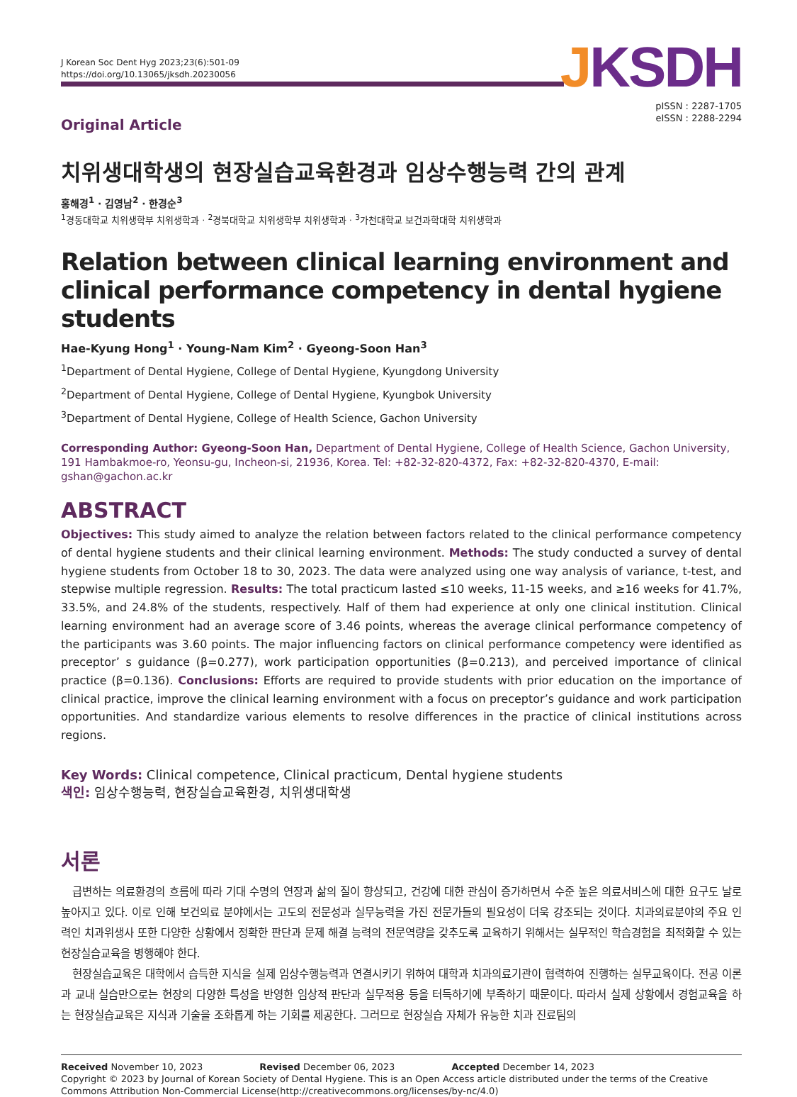J Korean Soc Dent Hyg 2023;23(6):501-09
https://doi.org/10.13065/jksdh.20230056
JKSDH
pISSN : 2287-1705
eISSN : 2288-2294
Original Article
치위생대학생의 현장실습교육환경과 임상수행능력 간의 관계
홍해경<sup>1</sup> · 김영남<sup>2</sup> · 한경순<sup>3</sup>
<sup>1</sup> 경동대학교 치위생학부 치위생학과 · <sup>2</sup>경북대학교 치위생학부 치위생학과 · <sup>3</sup>가천대학교 보건과학대학 치위생학과
Relation between clinical learning environment and clinical performance competency in dental hygiene students
Hae-Kyung Hong<sup>1</sup> · Young-Nam Kim<sup>2</sup> · Gyeong-Soon Han<sup>3</sup>
<sup>1</sup> Department of Dental Hygiene, College of Dental Hygiene, Kyungdong University
<sup>2</sup> Department of Dental Hygiene, College of Dental Hygiene, Kyungbok University
<sup>3</sup> Department of Dental Hygiene, College of Health Science, Gachon University
Corresponding Author: Gyeong-Soon Han, Department of Dental Hygiene, College of Health Science, Gachon University, 191 Hambakmoe-ro, Yeonsu-gu, Incheon-si, 21936, Korea. Tel: +82-32-820-4372, Fax: +82-32-820-4370, E-mail: gshan@gachon.ac.kr
ABSTRACT
Objectives: This study aimed to analyze the relation between factors related to the clinical performance competency of dental hygiene students and their clinical learning environment. Methods: The study conducted a survey of dental hygiene students from October 18 to 30, 2023. The data were analyzed using one way analysis of variance, t-test, and stepwise multiple regression. Results: The total practicum lasted ≤10 weeks, 11-15 weeks, and ≥16 weeks for 41.7%, 33.5%, and 24.8% of the students, respectively. Half of them had experience at only one clinical institution. Clinical learning environment had an average score of 3.46 points, whereas the average clinical performance competency of the participants was 3.60 points. The major influencing factors on clinical performance competency were identified as preceptor’ s guidance (β=0.277), work participation opportunities (β=0.213), and perceived importance of clinical practice (β=0.136). Conclusions: Efforts are required to provide students with prior education on the importance of clinical practice, improve the clinical learning environment with a focus on preceptor’s guidance and work participation opportunities. And standardize various elements to resolve differences in the practice of clinical institutions across regions.
Key Words: Clinical competence, Clinical practicum, Dental hygiene students
색인: 임상수행능력, 현장실습교육환경, 치위생대학생
서론
급변하는 의료환경의 흐름에 따라 기대 수명의 연장과 삶의 질이 향상되고, 건강에 대한 관심이 증가하면서 수준 높은 의료서비스에 대한 요구도 날로 높아지고 있다. 이로 인해 보건의료 분야에서는 고도의 전문성과 실무능력을 가진 전문가들의 필요성이 더욱 강조되는 것이다. 치과의료분야의 주요 인력인 치과위생사 또한 다양한 상황에서 정확한 판단과 문제 해결 능력의 전문역량을 갖추도록 교육하기 위해서는 실무적인 학습경험을 최적화할 수 있는 현장실습교육을 병행해야 한다.
현장실습교육은 대학에서 습득한 지식을 실제 임상수행능력과 연결시키기 위하여 대학과 치과의료기관이 협력하여 진행하는 실무교육이다. 전공 이론과 교내 실습만으로는 현장의 다양한 특성을 반영한 임상적 판단과 실무적용 등을 터득하기에 부족하기 때문이다. 따라서 실제 상황에서 경험교육을 하는 현장실습교육은 지식과 기술을 조화롭게 하는 기회를 제공한다. 그러므로 현장실습 자체가 유능한 치과 진료팀의
Received November 10, 2023 Revised December 06, 2023 Accepted December 14, 2023
Copyright © 2023 by Journal of Korean Society of Dental Hygiene. This is an Open Access article distributed under the terms of the Creative Commons Attribution Non-Commercial License(http://creativecommons.org/licenses/by-nc/4.0)